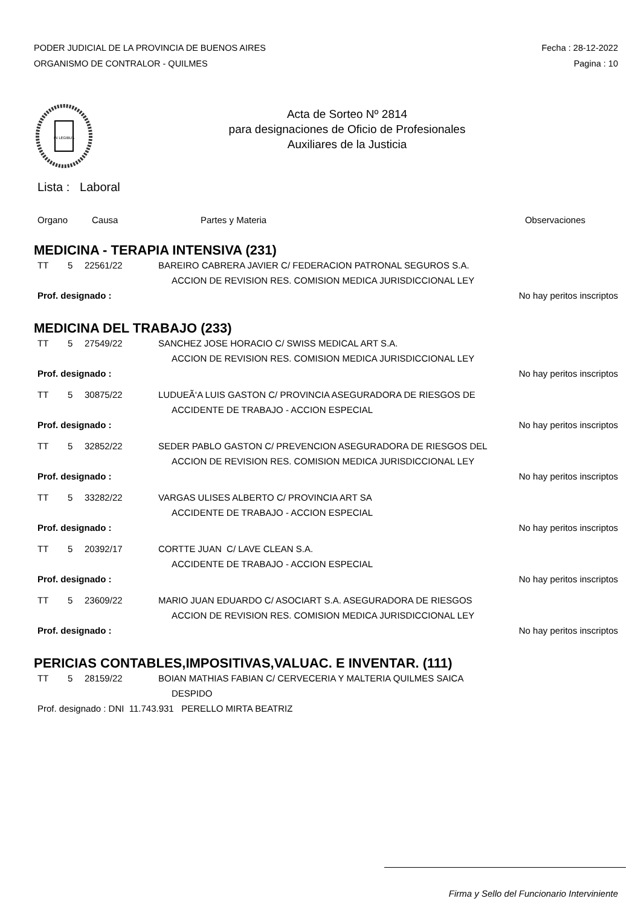PODER JUDICIAL DE LA PROVINCIA DE BUENOS AIRES
ORGANISMO DE CONTRALOR - QUILMES
Fecha : 28-12-2022
Pagina : 10
IN LEGIBUS
Acta de Sorteo Nº 2814
para designaciones de Oficio de Profesionales
Auxiliares de la Justicia
Lista : Laboral
Organo Causa Partes y Materia Observaciones
MEDICINA - TERAPIA INTENSIVA (231)
TT 5 22561/22 BAREIRO CABRERA JAVIER C/ FEDERACION PATRONAL SEGUROS S.A.
ACCION DE REVISION RES. COMISION MEDICA JURISDICCIONAL LEY
Prof. designado : No hay peritos inscriptos
MEDICINA DEL TRABAJO (233)
TT 5 27549/22 SANCHEZ JOSE HORACIO C/ SWISS MEDICAL ART S.A.
ACCION DE REVISION RES. COMISION MEDICA JURISDICCIONAL LEY
Prof. designado : No hay peritos inscriptos
TT 5 30875/22 LUDUEÃ‘A LUIS GASTON C/ PROVINCIA ASEGURADORA DE RIESGOS DE
ACCIDENTE DE TRABAJO - ACCION ESPECIAL
Prof. designado : No hay peritos inscriptos
TT 5 32852/22 SEDER PABLO GASTON C/ PREVENCION ASEGURADORA DE RIESGOS DEL
ACCION DE REVISION RES. COMISION MEDICA JURISDICCIONAL LEY
Prof. designado : No hay peritos inscriptos
TT 5 33282/22 VARGAS ULISES ALBERTO C/ PROVINCIA ART SA
ACCIDENTE DE TRABAJO - ACCION ESPECIAL
Prof. designado : No hay peritos inscriptos
TT 5 20392/17 CORTTE JUAN C/ LAVE CLEAN S.A.
ACCIDENTE DE TRABAJO - ACCION ESPECIAL
Prof. designado : No hay peritos inscriptos
TT 5 23609/22 MARIO JUAN EDUARDO C/ ASOCIART S.A. ASEGURADORA DE RIESGOS
ACCION DE REVISION RES. COMISION MEDICA JURISDICCIONAL LEY
Prof. designado : No hay peritos inscriptos
PERICIAS CONTABLES,IMPOSITIVAS,VALUAC. E INVENTAR. (111)
TT 5 28159/22 BOIAN MATHIAS FABIAN C/ CERVECERIA Y MALTERIA QUILMES SAICA
DESPIDO
Prof. designado : DNI 11.743.931 PERELLO MIRTA BEATRIZ
Firma y Sello del Funcionario Interviniente